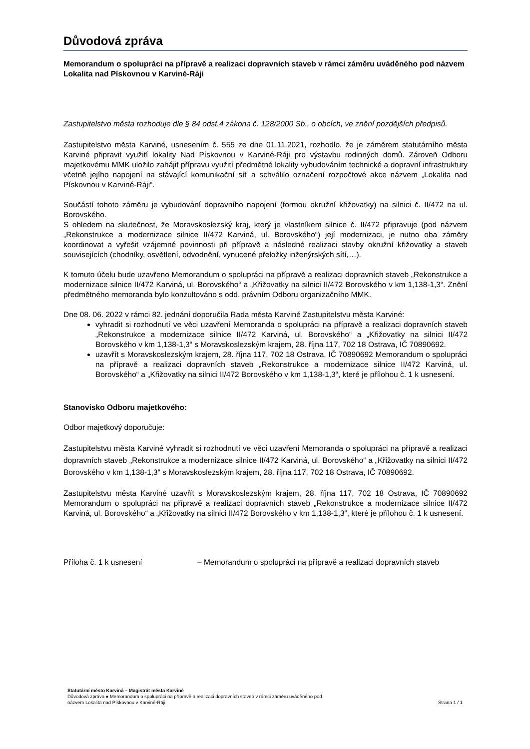Důvodová zpráva
Memorandum o spolupráci na přípravě a realizaci dopravních staveb v rámci záměru uváděného pod názvem Lokalita nad Pískovnou v Karviné-Ráji
Zastupitelstvo města rozhoduje dle § 84 odst.4 zákona č. 128/2000 Sb., o obcích, ve znění pozdějších předpisů.
Zastupitelstvo města Karviné, usnesením č. 555 ze dne 01.11.2021, rozhodlo, že je záměrem statutárního města Karviné připravit využití lokality Nad Pískovnou v Karviné-Ráji pro výstavbu rodinných domů. Zároveň Odboru majetkovému MMK uložilo zahájit přípravu využití předmětné lokality vybudováním technické a dopravní infrastruktury včetně jejího napojení na stávající komunikační síť a schválilo označení rozpočtové akce názvem „Lokalita nad Pískovnou v Karviné-Ráji“.
Součástí tohoto záměru je vybudování dopravního napojení (formou okružní křižovatky) na silnici č. II/472 na ul. Borovského.
S ohledem na skutečnost, že Moravskoslezský kraj, který je vlastníkem silnice č. II/472 připravuje (pod názvem „Rekonstrukce a modernizace silnice II/472 Karviná, ul. Borovského“) její modernizaci, je nutno oba záměry koordinovat a vyřešit vzájemné povinnosti při přípravě a následné realizaci stavby okružní křižovatky a staveb souvisejících (chodníky, osvětlení, odvodnění, vynucené přeložky inženýrských sítí,…).
K tomuto účelu bude uzavřeno Memorandum o spolupráci na přípravě a realizaci dopravních staveb „Rekonstrukce a modernizace silnice II/472 Karviná, ul. Borovského“ a „Křižovatky na silnici II/472 Borovského v km 1,138-1,3“. Znění předmětného memoranda bylo konzultováno s odd. právním Odboru organizačního MMK.
Dne 08. 06. 2022 v rámci 82. jednání doporučila Rada města Karviné Zastupitelstvu města Karviné:
vyhradit si rozhodnutí ve věci uzavření Memoranda o spolupráci na přípravě a realizaci dopravních staveb „Rekonstrukce a modernizace silnice II/472 Karviná, ul. Borovského“ a „Křižovatky na silnici II/472 Borovského v km 1,138-1,3“ s Moravskoslezským krajem, 28. října 117, 702 18 Ostrava, IČ 70890692.
uzavřít s Moravskoslezským krajem, 28. října 117, 702 18 Ostrava, IČ 70890692 Memorandum o spolupráci na přípravě a realizaci dopravních staveb „Rekonstrukce a modernizace silnice II/472 Karviná, ul. Borovského“ a „Křižovatky na silnici II/472 Borovského v km 1,138-1,3“, které je přílohou č. 1 k usnesení.
Stanovisko Odboru majetkového:
Odbor majetkový doporučuje:
Zastupitelstvu města Karviné vyhradit si rozhodnutí ve věci uzavření Memoranda o spolupráci na přípravě a realizaci dopravních staveb „Rekonstrukce a modernizace silnice II/472 Karviná, ul. Borovského“ a „Křižovatky na silnici II/472 Borovského v km 1,138-1,3“ s Moravskoslezským krajem, 28. října 117, 702 18 Ostrava, IČ 70890692.
Zastupitelstvu města Karviné uzavřít s Moravskoslezským krajem, 28. října 117, 702 18 Ostrava, IČ 70890692 Memorandum o spolupráci na přípravě a realizaci dopravních staveb „Rekonstrukce a modernizace silnice II/472 Karviná, ul. Borovského“ a „Křižovatky na silnici II/472 Borovského v km 1,138-1,3“, které je přílohou č. 1 k usnesení.
Příloha č. 1 k usnesení – Memorandum o spolupráci na přípravě a realizaci dopravních staveb
Statutární město Karviná – Magistrát města Karviné
Důvodová zpráva ● Memorandum o spolupráci na přípravě a realizaci dopravních staveb v rámci záměru uváděného pod
názvem Lokalita nad Pískovnou v Karviné-Ráji Strana 1 / 1